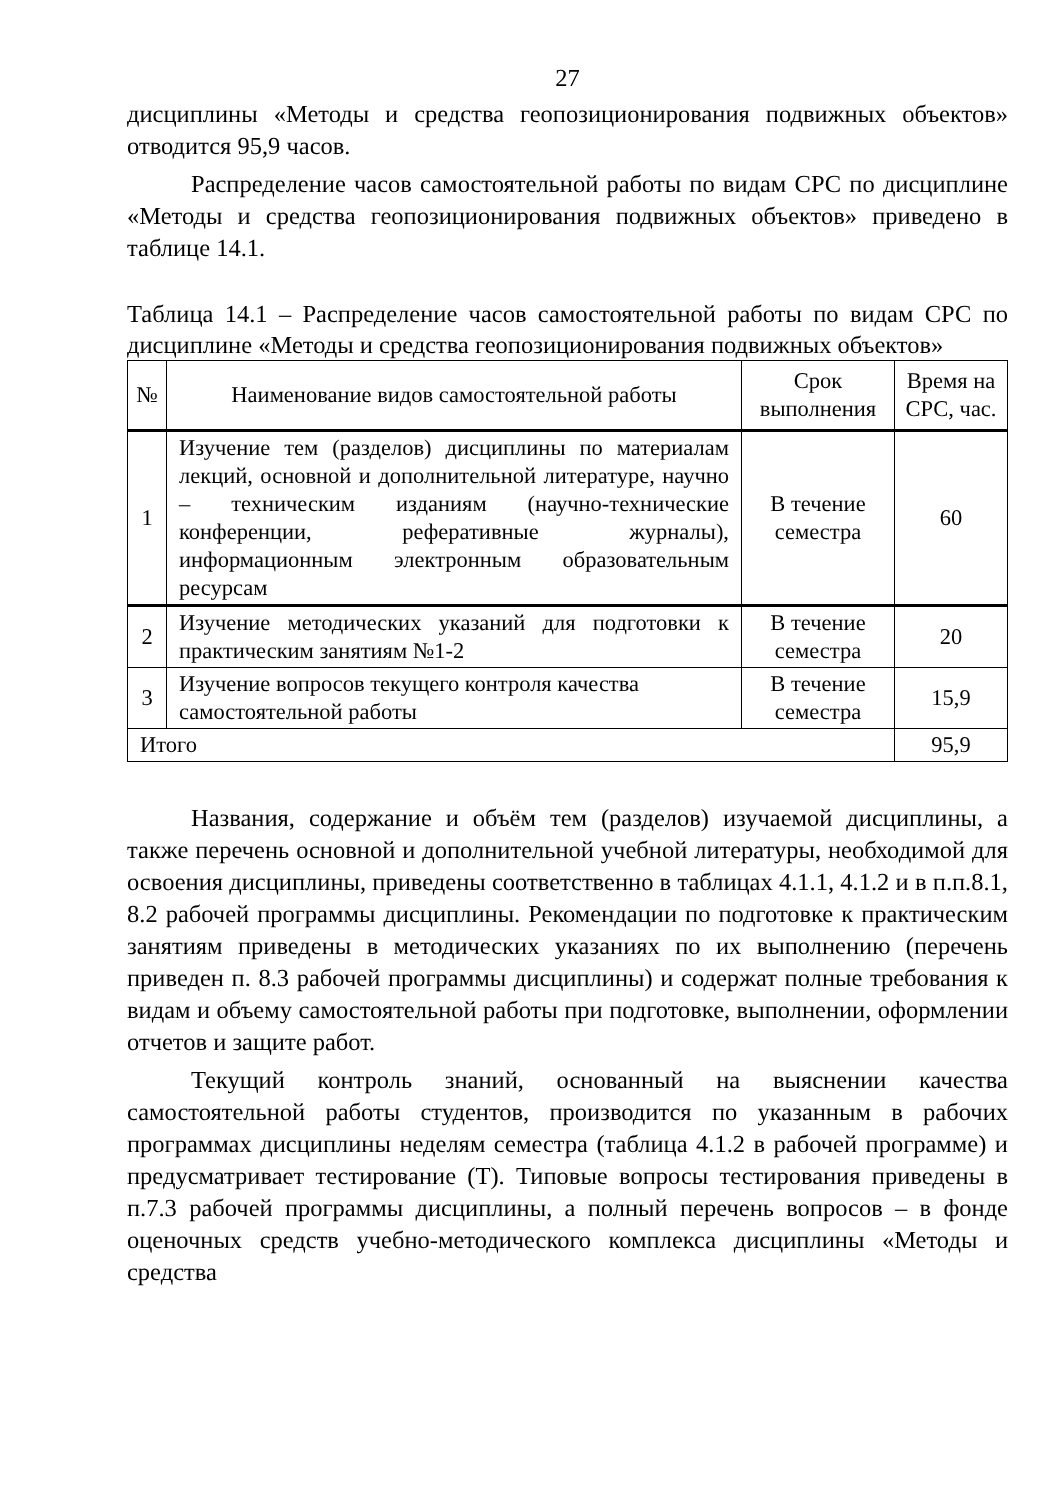27
дисциплины «Методы и средства геопозиционирования подвижных объектов» отводится 95,9 часов.
Распределение часов самостоятельной работы по видам СРС по дисциплине «Методы и средства геопозиционирования подвижных объектов» приведено в таблице 14.1.
Таблица 14.1 – Распределение часов самостоятельной работы по видам СРС по дисциплине «Методы и средства геопозиционирования подвижных объектов»
| № | Наименование видов самостоятельной работы | Срок выполнения | Время на СРС, час. |
| --- | --- | --- | --- |
| 1 | Изучение тем (разделов) дисциплины по материалам лекций, основной и дополнительной литературе, научно – техническим изданиям (научно-технические конференции, реферативные журналы), информационным электронным образовательным ресурсам | В течение семестра | 60 |
| 2 | Изучение методических указаний для подготовки к практическим занятиям №1-2 | В течение семестра | 20 |
| 3 | Изучение вопросов текущего контроля качества самостоятельной работы | В течение семестра | 15,9 |
| Итого | | | 95,9 |
Названия, содержание и объём тем (разделов) изучаемой дисциплины, а также перечень основной и дополнительной учебной литературы, необходимой для освоения дисциплины, приведены соответственно в таблицах 4.1.1, 4.1.2 и в п.п.8.1, 8.2 рабочей программы дисциплины. Рекомендации по подготовке к практическим занятиям приведены в методических указаниях по их выполнению (перечень приведен п. 8.3 рабочей программы дисциплины) и содержат полные требования к видам и объему самостоятельной работы при подготовке, выполнении, оформлении отчетов и защите работ.
Текущий контроль знаний, основанный на выяснении качества самостоятельной работы студентов, производится по указанным в рабочих программах дисциплины неделям семестра (таблица 4.1.2 в рабочей программе) и предусматривает тестирование (Т). Типовые вопросы тестирования приведены в п.7.3 рабочей программы дисциплины, а полный перечень вопросов – в фонде оценочных средств учебно-методического комплекса дисциплины «Методы и средства